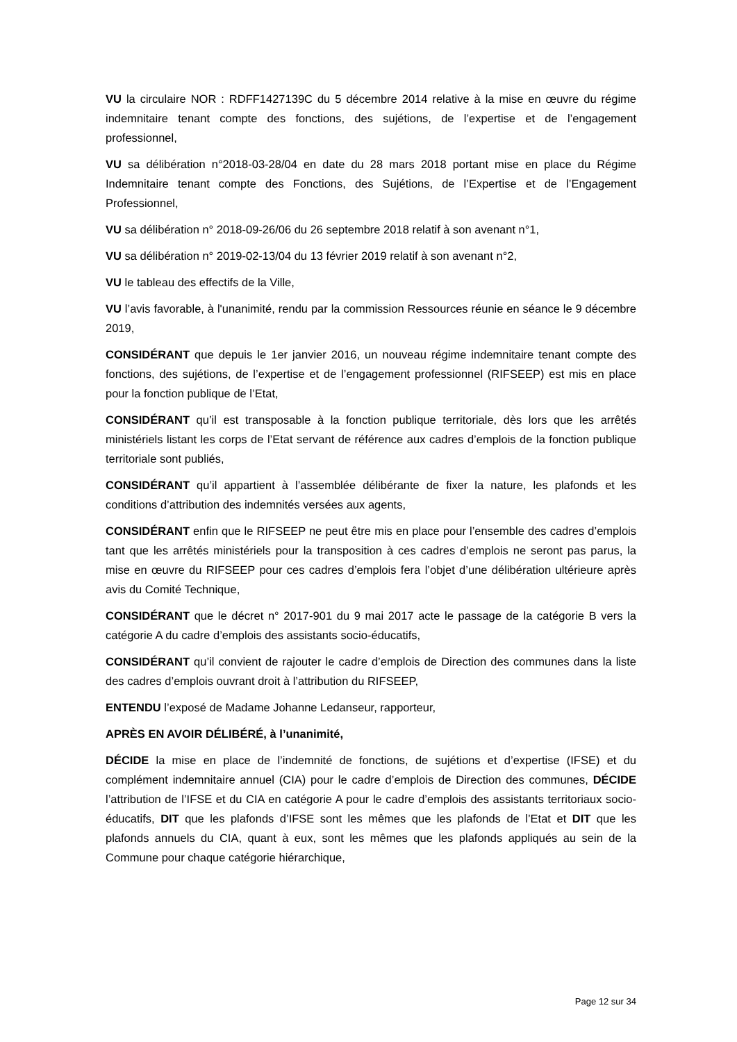VU la circulaire NOR : RDFF1427139C du 5 décembre 2014 relative à la mise en œuvre du régime indemnitaire tenant compte des fonctions, des sujétions, de l’expertise et de l’engagement professionnel,
VU sa délibération n°2018-03-28/04 en date du 28 mars 2018 portant mise en place du Régime Indemnitaire tenant compte des Fonctions, des Sujétions, de l’Expertise et de l’Engagement Professionnel,
VU sa délibération n° 2018-09-26/06 du 26 septembre 2018 relatif à son avenant n°1,
VU sa délibération n° 2019-02-13/04 du 13 février 2019 relatif à son avenant n°2,
VU le tableau des effectifs de la Ville,
VU l’avis favorable, à l'unanimité, rendu par la commission Ressources réunie en séance le 9 décembre 2019,
CONSIDÉRANT que depuis le 1er janvier 2016, un nouveau régime indemnitaire tenant compte des fonctions, des sujétions, de l’expertise et de l’engagement professionnel (RIFSEEP) est mis en place pour la fonction publique de l’Etat,
CONSIDÉRANT qu’il est transposable à la fonction publique territoriale, dès lors que les arrêtés ministériels listant les corps de l’Etat servant de référence aux cadres d’emplois de la fonction publique territoriale sont publiés,
CONSIDÉRANT qu’il appartient à l’assemblée délibérante de fixer la nature, les plafonds et les conditions d’attribution des indemnités versées aux agents,
CONSIDÉRANT enfin que le RIFSEEP ne peut être mis en place pour l’ensemble des cadres d’emplois tant que les arrêtés ministériels pour la transposition à ces cadres d’emplois ne seront pas parus, la mise en œuvre du RIFSEEP pour ces cadres d’emplois fera l’objet d’une délibération ultérieure après avis du Comité Technique,
CONSIDÉRANT que le décret n° 2017-901 du 9 mai 2017 acte le passage de la catégorie B vers la catégorie A du cadre d’emplois des assistants socio-éducatifs,
CONSIDÉRANT qu’il convient de rajouter le cadre d’emplois de Direction des communes dans la liste des cadres d’emplois ouvrant droit à l’attribution du RIFSEEP,
ENTENDU l’exposé de Madame Johanne Ledanseur, rapporteur,
APRÈS EN AVOIR DÉLIBÉRÉ, à l’unanimité,
DÉCIDE la mise en place de l’indemnité de fonctions, de sujétions et d’expertise (IFSE) et du complément indemnitaire annuel (CIA) pour le cadre d’emplois de Direction des communes, DÉCIDE l’attribution de l’IFSE et du CIA en catégorie A pour le cadre d’emplois des assistants territoriaux socio-éducatifs, DIT que les plafonds d’IFSE sont les mêmes que les plafonds de l’Etat et DIT que les plafonds annuels du CIA, quant à eux, sont les mêmes que les plafonds appliqués au sein de la Commune pour chaque catégorie hiérarchique,
Page 12 sur 34